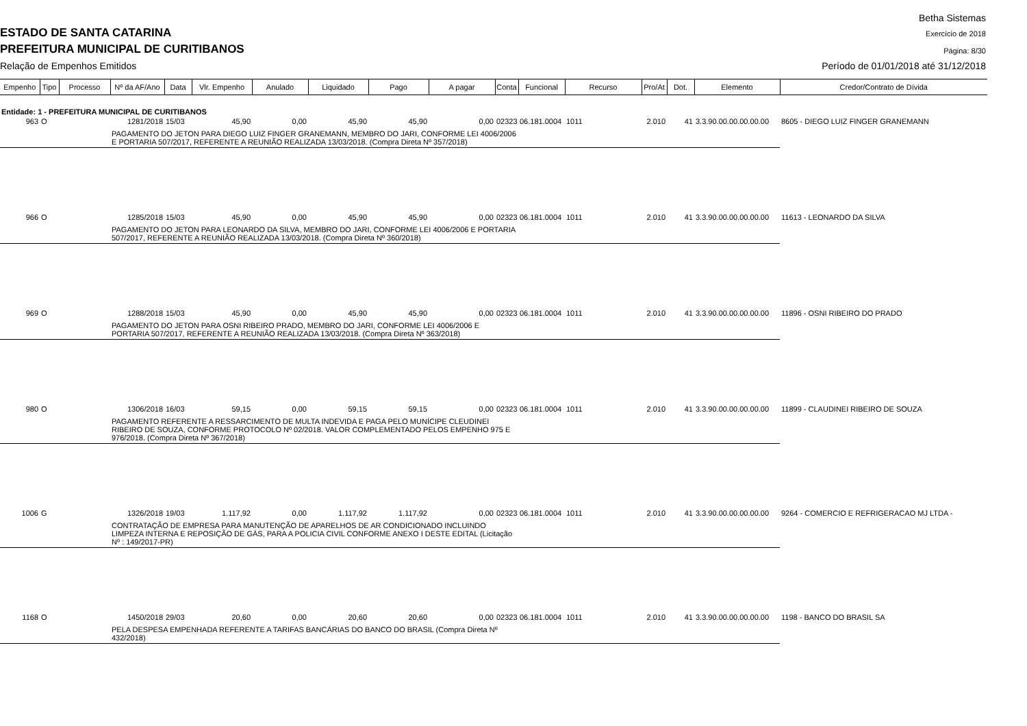Betha Sistemas
ESTADO DE SANTA CATARINA Exercício de 2018
PREFEITURA MUNICIPAL DE CURITIBANOS
Página: 8/30
Relação de Empenhos Emitidos
Período de 01/01/2018 até 31/12/2018
| Empenho | Tipo | Processo | Nº da AF/Ano | Data | Vlr. Empenho | Anulado | Liquidado | Pago | A pagar | Conta | Funcional | Recurso | Pro/At | Dot. | Elemento | Credor/Contrato de Dívida |
| --- | --- | --- | --- | --- | --- | --- | --- | --- | --- | --- | --- | --- | --- | --- | --- | --- |
| Entidade: 1 - PREFEITURA MUNICIPAL DE CURITIBANOS | | | | | | | | | | | | | | | | |
| 963 | O | | 1281/2018 | 15/03 | 45,90 | 0,00 | 45,90 | 45,90 | 0,00 | 02323 | 06.181.0004 | 1011 | 2.010 | 41 | 3.3.90.00.00.00.00.00 | 8605 - DIEGO LUIZ FINGER GRANEMANN |
| | | | PAGAMENTO DO JETON PARA DIEGO LUIZ FINGER GRANEMANN, MEMBRO DO JARI, CONFORME LEI 4006/2006 E PORTARIA 507/2017, REFERENTE A REUNIÃO REALIZADA 13/03/2018. (Compra Direta Nº 357/2018) | | | | | | | | | | | | | |
| 966 | O | | 1285/2018 | 15/03 | 45,90 | 0,00 | 45,90 | 45,90 | 0,00 | 02323 | 06.181.0004 | 1011 | 2.010 | 41 | 3.3.90.00.00.00.00.00 | 11613 - LEONARDO DA SILVA |
| | | | PAGAMENTO DO JETON PARA LEONARDO DA SILVA, MEMBRO DO JARI, CONFORME LEI 4006/2006 E PORTARIA 507/2017, REFERENTE A REUNIÃO REALIZADA 13/03/2018. (Compra Direta Nº 360/2018) | | | | | | | | | | | | | |
| 969 | O | | 1288/2018 | 15/03 | 45,90 | 0,00 | 45,90 | 45,90 | 0,00 | 02323 | 06.181.0004 | 1011 | 2.010 | 41 | 3.3.90.00.00.00.00.00 | 11896 - OSNI RIBEIRO DO PRADO |
| | | | PAGAMENTO DO JETON PARA OSNI RIBEIRO PRADO, MEMBRO DO JARI, CONFORME LEI 4006/2006 E PORTARIA 507/2017, REFERENTE A REUNIÃO REALIZADA 13/03/2018. (Compra Direta Nº 363/2018) | | | | | | | | | | | | | |
| 980 | O | | 1306/2018 | 16/03 | 59,15 | 0,00 | 59,15 | 59,15 | 0,00 | 02323 | 06.181.0004 | 1011 | 2.010 | 41 | 3.3.90.00.00.00.00.00 | 11899 - CLAUDINEI RIBEIRO DE SOUZA |
| | | | PAGAMENTO REFERENTE A RESSARCIMENTO DE MULTA INDEVIDA E PAGA PELO MUNÍCIPE CLEUDINEI RIBEIRO DE SOUZA, CONFORME PROTOCOLO Nº 02/2018. VALOR COMPLEMENTADO PELOS EMPENHO 975 E 976/2018. (Compra Direta Nº 367/2018) | | | | | | | | | | | | | |
| 1006 | G | | 1326/2018 | 19/03 | 1.117,92 | 0,00 | 1.117,92 | 1.117,92 | 0,00 | 02323 | 06.181.0004 | 1011 | 2.010 | 41 | 3.3.90.00.00.00.00.00 | 9264 - COMERCIO E REFRIGERACAO MJ LTDA - |
| | | | CONTRATAÇÃO DE EMPRESA PARA MANUTENÇÃO DE APARELHOS DE AR CONDICIONADO INCLUINDO LIMPEZA INTERNA E REPOSIÇÃO DE GÁS, PARA A POLICIA CIVIL CONFORME ANEXO I DESTE EDITAL (Licitação Nº : 149/2017-PR) | | | | | | | | | | | | | |
| 1168 | O | | 1450/2018 | 29/03 | 20,60 | 0,00 | 20,60 | 20,60 | 0,00 | 02323 | 06.181.0004 | 1011 | 2.010 | 41 | 3.3.90.00.00.00.00.00 | 1198 - BANCO DO BRASIL SA |
| | | | PELA DESPESA EMPENHADA REFERENTE A TARIFAS BANCÁRIAS DO BANCO DO BRASIL (Compra Direta Nº 432/2018) | | | | | | | | | | | | | |